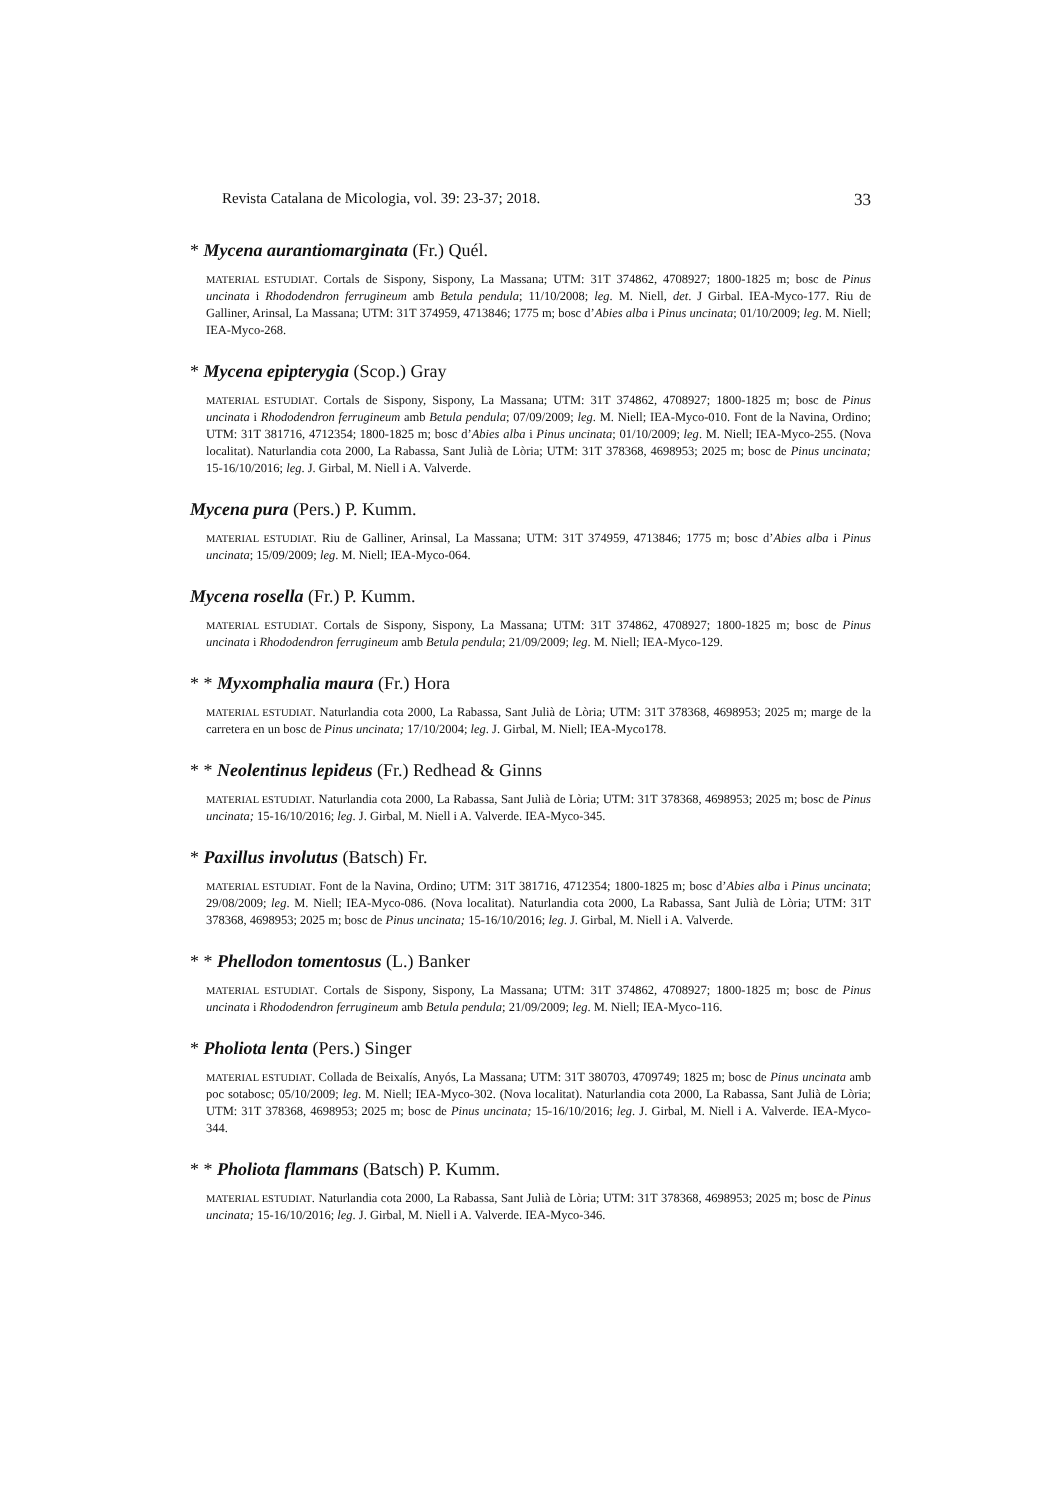Revista Catalana de Micologia, vol. 39: 23-37; 2018. 33
* Mycena aurantiomarginata (Fr.) Quél.
MATERIAL ESTUDIAT. Cortals de Sispony, Sispony, La Massana; UTM: 31T 374862, 4708927; 1800-1825 m; bosc de Pinus uncinata i Rhododendron ferrugineum amb Betula pendula; 11/10/2008; leg. M. Niell, det. J Girbal. IEA-Myco-177. Riu de Galliner, Arinsal, La Massana; UTM: 31T 374959, 4713846; 1775 m; bosc d’Abies alba i Pinus uncinata; 01/10/2009; leg. M. Niell; IEA-Myco-268.
* Mycena epipterygia (Scop.) Gray
MATERIAL ESTUDIAT. Cortals de Sispony, Sispony, La Massana; UTM: 31T 374862, 4708927; 1800-1825 m; bosc de Pinus uncinata i Rhododendron ferrugineum amb Betula pendula; 07/09/2009; leg. M. Niell; IEA-Myco-010. Font de la Navina, Ordino; UTM: 31T 381716, 4712354; 1800-1825 m; bosc d’Abies alba i Pinus uncinata; 01/10/2009; leg. M. Niell; IEA-Myco-255. (Nova localitat). Naturlandia cota 2000, La Rabassa, Sant Julià de Lòria; UTM: 31T 378368, 4698953; 2025 m; bosc de Pinus uncinata; 15-16/10/2016; leg. J. Girbal, M. Niell i A. Valverde.
Mycena pura (Pers.) P. Kumm.
MATERIAL ESTUDIAT. Riu de Galliner, Arinsal, La Massana; UTM: 31T 374959, 4713846; 1775 m; bosc d’Abies alba i Pinus uncinata; 15/09/2009; leg. M. Niell; IEA-Myco-064.
Mycena rosella (Fr.) P. Kumm.
MATERIAL ESTUDIAT. Cortals de Sispony, Sispony, La Massana; UTM: 31T 374862, 4708927; 1800-1825 m; bosc de Pinus uncinata i Rhododendron ferrugineum amb Betula pendula; 21/09/2009; leg. M. Niell; IEA-Myco-129.
* * Myxomphalia maura (Fr.) Hora
MATERIAL ESTUDIAT. Naturlandia cota 2000, La Rabassa, Sant Julià de Lòria; UTM: 31T 378368, 4698953; 2025 m; marge de la carretera en un bosc de Pinus uncinata; 17/10/2004; leg. J. Girbal, M. Niell; IEA-Myco178.
* * Neolentinus lepideus (Fr.) Redhead & Ginns
MATERIAL ESTUDIAT. Naturlandia cota 2000, La Rabassa, Sant Julià de Lòria; UTM: 31T 378368, 4698953; 2025 m; bosc de Pinus uncinata; 15-16/10/2016; leg. J. Girbal, M. Niell i A. Valverde. IEA-Myco-345.
* Paxillus involutus (Batsch) Fr.
MATERIAL ESTUDIAT. Font de la Navina, Ordino; UTM: 31T 381716, 4712354; 1800-1825 m; bosc d’Abies alba i Pinus uncinata; 29/08/2009; leg. M. Niell; IEA-Myco-086. (Nova localitat). Naturlandia cota 2000, La Rabassa, Sant Julià de Lòria; UTM: 31T 378368, 4698953; 2025 m; bosc de Pinus uncinata; 15-16/10/2016; leg. J. Girbal, M. Niell i A. Valverde.
* * Phellodon tomentosus (L.) Banker
MATERIAL ESTUDIAT. Cortals de Sispony, Sispony, La Massana; UTM: 31T 374862, 4708927; 1800-1825 m; bosc de Pinus uncinata i Rhododendron ferrugineum amb Betula pendula; 21/09/2009; leg. M. Niell; IEA-Myco-116.
* Pholiota lenta (Pers.) Singer
MATERIAL ESTUDIAT. Collada de Beixalís, Anyós, La Massana; UTM: 31T 380703, 4709749; 1825 m; bosc de Pinus uncinata amb poc sotabosc; 05/10/2009; leg. M. Niell; IEA-Myco-302. (Nova localitat). Naturlandia cota 2000, La Rabassa, Sant Julià de Lòria; UTM: 31T 378368, 4698953; 2025 m; bosc de Pinus uncinata; 15-16/10/2016; leg. J. Girbal, M. Niell i A. Valverde. IEA-Myco-344.
* * Pholiota flammans (Batsch) P. Kumm.
MATERIAL ESTUDIAT. Naturlandia cota 2000, La Rabassa, Sant Julià de Lòria; UTM: 31T 378368, 4698953; 2025 m; bosc de Pinus uncinata; 15-16/10/2016; leg. J. Girbal, M. Niell i A. Valverde. IEA-Myco-346.